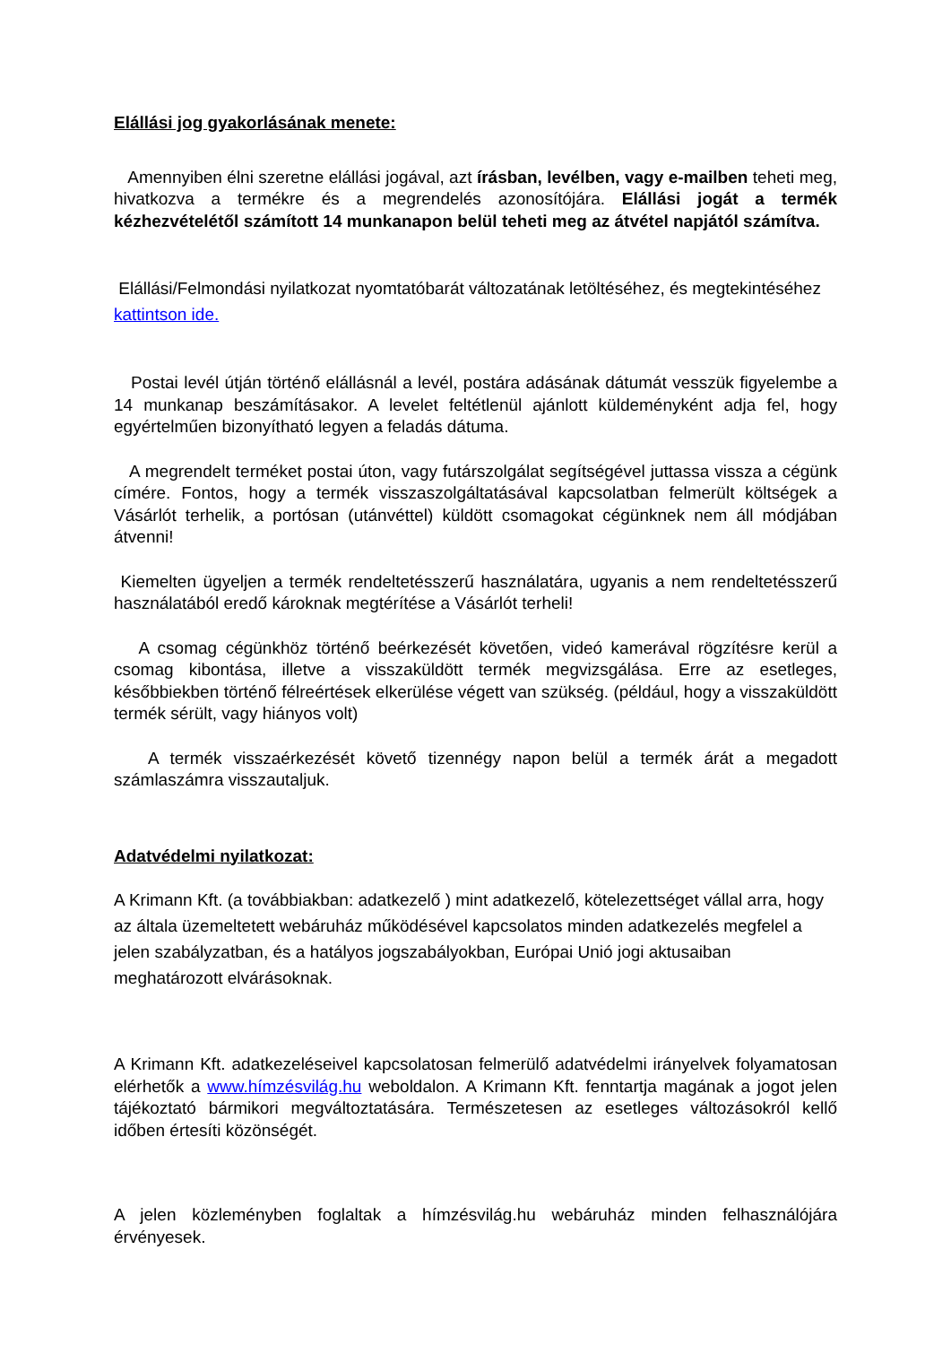Elállási jog gyakorlásának menete:
Amennyiben élni szeretne elállási jogával, azt írásban, levélben, vagy e-mailben teheti meg, hivatkozva a termékre és a megrendelés azonosítójára. Elállási jogát a termék kézhezvételétől számított 14 munkanapon belül teheti meg az átvétel napjától számítva.
Elállási/Felmondási nyilatkozat nyomtatóbarát változatának letöltéséhez, és megtekintéséhez kattintson ide.
Postai levél útján történő elállásnál a levél, postára adásának dátumát vesszük figyelembe a 14 munkanap beszámításakor. A levelet feltétlenül ajánlott küldeményként adja fel, hogy egyértelműen bizonyítható legyen a feladás dátuma.
A megrendelt terméket postai úton, vagy futárszolgálat segítségével juttassa vissza a cégünk címére. Fontos, hogy a termék visszaszolgáltatásával kapcsolatban felmerült költségek a Vásárlót terhelik, a portósan (utánvéttel) küldött csomagokat cégünknek nem áll módjában átvenni!
Kiemelten ügyeljen a termék rendeltetésszerű használatára, ugyanis a nem rendeltetésszerű használatából eredő károknak megtérítése a Vásárlót terheli!
A csomag cégünkhöz történő beérkezését követően, videó kamerával rögzítésre kerül a csomag kibontása, illetve a visszaküldött termék megvizsgálása. Erre az esetleges, későbbiekben történő félreértések elkerülése végett van szükség. (például, hogy a visszaküldött termék sérült, vagy hiányos volt)
A termék visszaérkezését követő tizennégy napon belül a termék árát a megadott számlaszámra visszautaljuk.
Adatvédelmi nyilatkozat:
A Krimann Kft. (a továbbiakban: adatkezelő ) mint adatkezelő, kötelezettséget vállal arra, hogy az általa üzemeltetett webáruház működésével kapcsolatos minden adatkezelés megfelel a jelen szabályzatban, és a hatályos jogszabályokban, Európai Unió jogi aktusaiban meghatározott elvárásoknak.
A Krimann Kft. adatkezeléseivel kapcsolatosan felmerülő adatvédelmi irányelvek folyamatosan elérhetők a www.hímzésvilág.hu weboldalon. A Krimann Kft. fenntartja magának a jogot jelen tájékoztató bármikori megváltoztatására. Természetesen az esetleges változásokról kellő időben értesíti közönségét.
A jelen közleményben foglaltak a hímzésvilág.hu webáruház minden felhasználójára érvényesek.